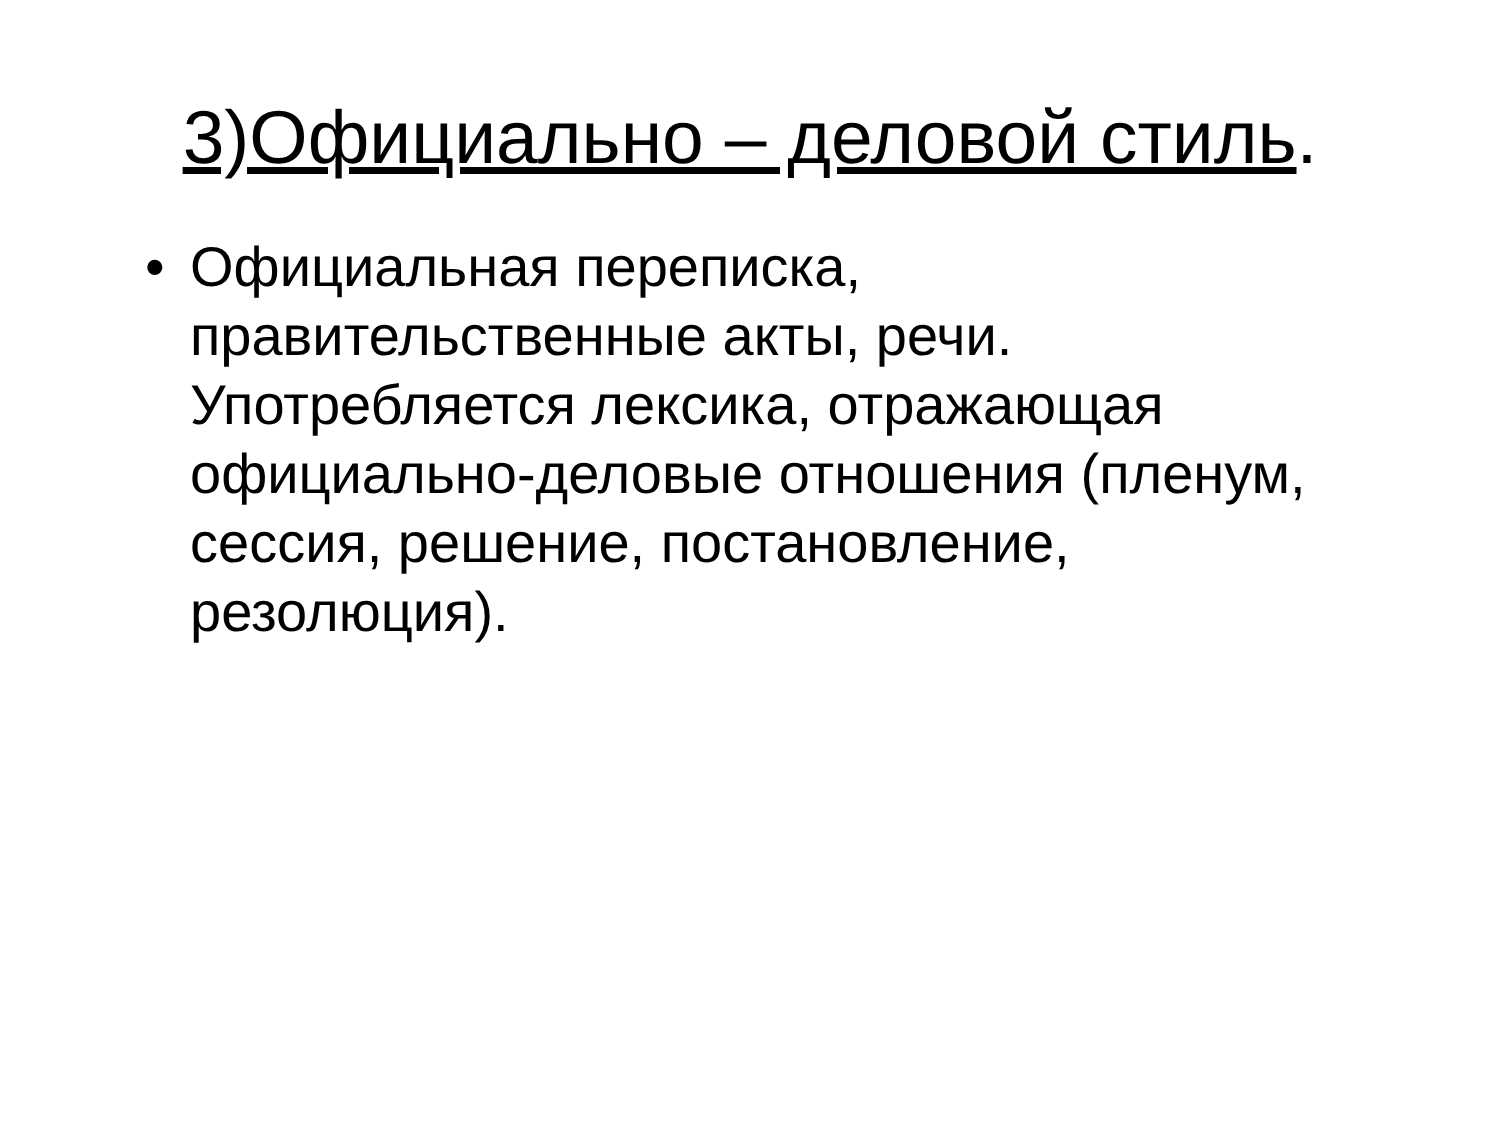3)Официально – деловой стиль.
• Официальная переписка, правительственные акты, речи. Употребляется лексика, отражающая официально-деловые отношения (пленум, сессия, решение, постановление, резолюция).